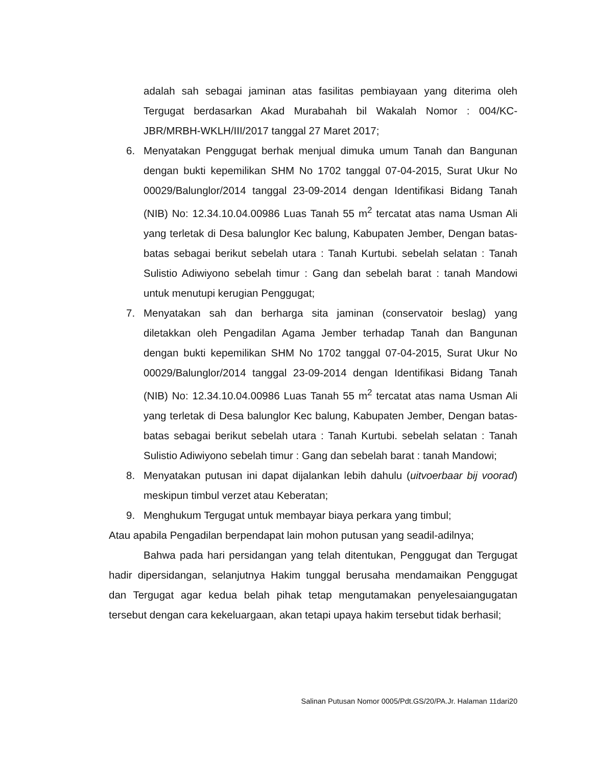adalah sah sebagai jaminan atas fasilitas pembiayaan yang diterima oleh Tergugat berdasarkan Akad Murabahah bil Wakalah Nomor : 004/KC-JBR/MRBH-WKLH/III/2017 tanggal 27 Maret 2017;
6. Menyatakan Penggugat berhak menjual dimuka umum Tanah dan Bangunan dengan bukti kepemilikan SHM No 1702 tanggal 07-04-2015, Surat Ukur No 00029/Balunglor/2014 tanggal 23-09-2014 dengan Identifikasi Bidang Tanah (NIB) No: 12.34.10.04.00986 Luas Tanah 55 m<sup>2</sup> tercatat atas nama Usman Ali yang terletak di Desa balunglor Kec balung, Kabupaten Jember, Dengan batas-batas sebagai berikut sebelah utara : Tanah Kurtubi. sebelah selatan : Tanah Sulistio Adiwiyono sebelah timur : Gang dan sebelah barat : tanah Mandowi untuk menutupi kerugian Penggugat;
7. Menyatakan sah dan berharga sita jaminan (conservatoir beslag) yang diletakkan oleh Pengadilan Agama Jember terhadap Tanah dan Bangunan dengan bukti kepemilikan SHM No 1702 tanggal 07-04-2015, Surat Ukur No 00029/Balunglor/2014 tanggal 23-09-2014 dengan Identifikasi Bidang Tanah (NIB) No: 12.34.10.04.00986 Luas Tanah 55 m<sup>2</sup> tercatat atas nama Usman Ali yang terletak di Desa balunglor Kec balung, Kabupaten Jember, Dengan batas-batas sebagai berikut sebelah utara : Tanah Kurtubi. sebelah selatan : Tanah Sulistio Adiwiyono sebelah timur : Gang dan sebelah barat : tanah Mandowi;
8. Menyatakan putusan ini dapat dijalankan lebih dahulu (uitvoerbaar bij voorad) meskipun timbul verzet atau Keberatan;
9. Menghukum Tergugat untuk membayar biaya perkara yang timbul;
Atau apabila Pengadilan berpendapat lain mohon putusan yang seadil-adilnya;
Bahwa pada hari persidangan yang telah ditentukan, Penggugat dan Tergugat hadir dipersidangan, selanjutnya Hakim tunggal berusaha mendamaikan Penggugat dan Tergugat agar kedua belah pihak tetap mengutamakan penyelesaiangugatan tersebut dengan cara kekeluargaan, akan tetapi upaya hakim tersebut tidak berhasil;
Salinan Putusan Nomor 0005/Pdt.GS/20/PA.Jr. Halaman 11dari20